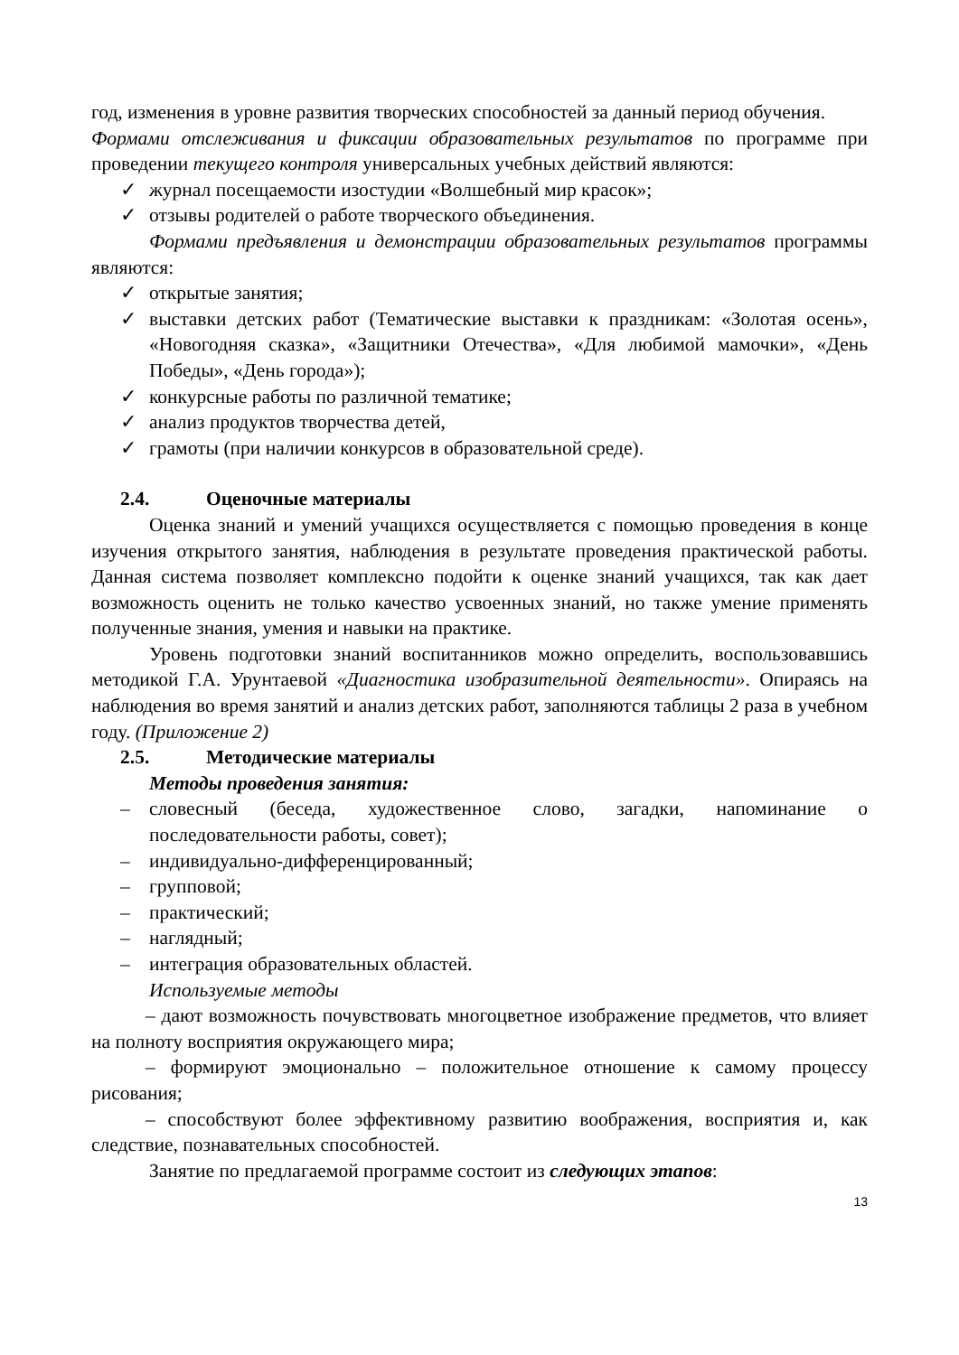год, изменения в уровне развития творческих способностей за данный период обучения.
Формами отслеживания и фиксации образовательных результатов по программе при проведении текущего контроля универсальных учебных действий являются:
✓ журнал посещаемости изостудии «Волшебный мир красок»;
✓ отзывы родителей о работе творческого объединения.
Формами предъявления и демонстрации образовательных результатов программы являются:
✓ открытые занятия;
✓ выставки детских работ (Тематические выставки к праздникам: «Золотая осень», «Новогодняя сказка», «Защитники Отечества», «Для любимой мамочки», «День Победы», «День города»);
✓ конкурсные работы по различной тематике;
✓ анализ продуктов творчества детей,
✓ грамоты (при наличии конкурсов в образовательной среде).
2.4. Оценочные материалы
Оценка знаний и умений учащихся осуществляется с помощью проведения в конце изучения открытого занятия, наблюдения в результате проведения практической работы. Данная система позволяет комплексно подойти к оценке знаний учащихся, так как дает возможность оценить не только качество усвоенных знаний, но также умение применять полученные знания, умения и навыки на практике.
Уровень подготовки знаний воспитанников можно определить, воспользовавшись методикой Г.А. Урунтаевой «Диагностика изобразительной деятельности». Опираясь на наблюдения во время занятий и анализ детских работ, заполняются таблицы 2 раза в учебном году. (Приложение 2)
2.5. Методические материалы
Методы проведения занятия:
– словесный (беседа, художественное слово, загадки, напоминание о последовательности работы, совет);
– индивидуально-дифференцированный;
– групповой;
– практический;
– наглядный;
– интеграция образовательных областей.
Используемые методы
– дают возможность почувствовать многоцветное изображение предметов, что влияет на полноту восприятия окружающего мира;
– формируют эмоционально – положительное отношение к самому процессу рисования;
– способствуют более эффективному развитию воображения, восприятия и, как следствие, познавательных способностей.
Занятие по предлагаемой программе состоит из следующих этапов:
13